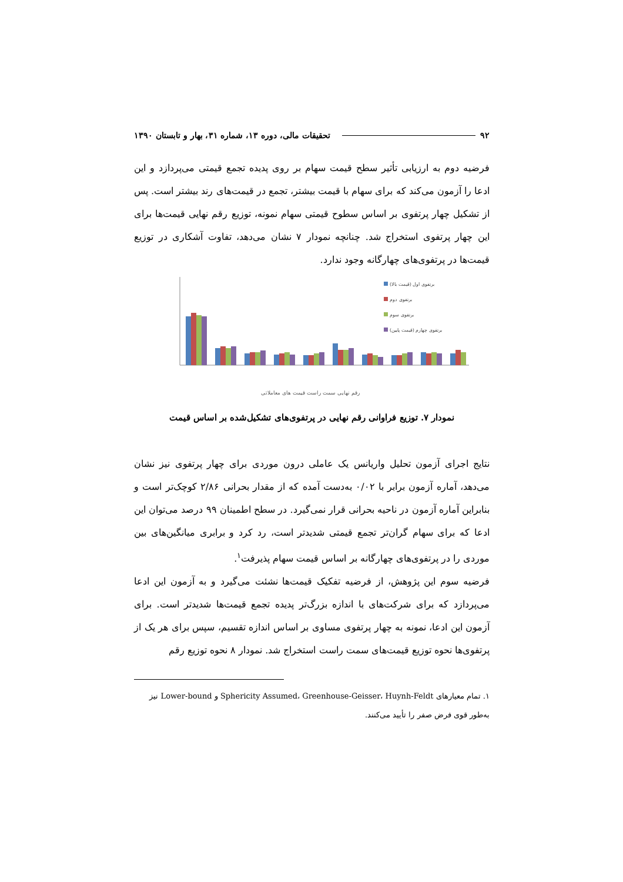۹۲ تحقیقات مالی، دوره ۱۳، شماره ۳۱، بهار و تابستان ۱۳۹۰
فرضیه دوم به ارزیابی تأثیر سطح قیمت سهام بر روی پدیده تجمع قیمتی می‌پردازد و این ادعا را آزمون می‌کند که برای سهام با قیمت بیشتر، تجمع در قیمت‌های رند بیشتر است. پس از تشکیل چهار پرتفوی بر اساس سطوح قیمتی سهام نمونه، توزیع رقم نهایی قیمت‌ها برای این چهار پرتفوی استخراج شد. چنانچه نمودار ۷ نشان می‌دهد، تفاوت آشکاری در توزیع قیمت‌ها در پرتفوی‌های چهارگانه وجود ندارد.
برتفوی اول (قیمت بالا)
برتفوی دوم
برتفوی سوم
برتفوی چهارم (قیمت پایین)
رقم نهایی سمت راست قیمت های معاملاتی
نمودار ۷. توزیع فراوانی رقم نهایی در پرتفوی‌های تشکیل‌شده بر اساس قیمت
نتایج اجرای آزمون تحلیل واریانس یک عاملی درون موردی برای چهار پرتفوی نیز نشان می‌دهد، آماره آزمون برابر با ۰/۰۲ به‌دست آمده که از مقدار بحرانی ۲/۸۶ کوچک‌تر است و بنابراین آماره آزمون در ناحیه بحرانی قرار نمی‌گیرد. در سطح اطمینان ۹۹ درصد می‌توان این ادعا که برای سهام گران‌تر تجمع قیمتی شدیدتر است، رد کرد و برابری میانگین‌های بین موردی را در پرتفوی‌های چهارگانه بر اساس قیمت سهام پذیرفت<sup>۱</sup>.
فرضیه سوم این پژوهش، از فرضیه تفکیک قیمت‌ها نشئت می‌گیرد و به آزمون این ادعا می‌پردازد که برای شرکت‌های با اندازه بزرگ‌تر پدیده تجمع قیمت‌ها شدیدتر است. برای آزمون این ادعا، نمونه به چهار پرتفوی مساوی بر اساس اندازه تقسیم، سپس برای هر یک از پرتفوی‌ها نحوه توزیع قیمت‌های سمت راست استخراج شد. نمودار ۸ نحوه توزیع رقم
۱. تمام معیارهای Sphericity Assumed، Greenhouse-Geisser، Huynh-Feldt و Lower-bound نیز به‌طور قوی فرض صفر را تأیید می‌کنند.